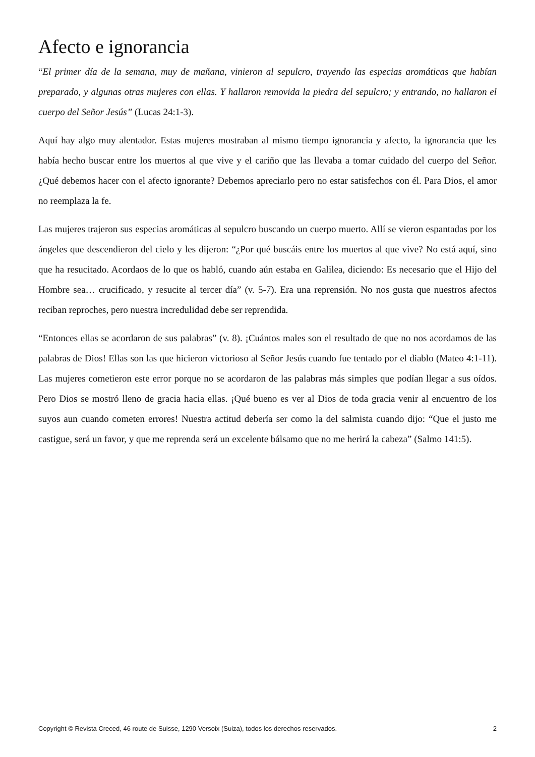Afecto e ignorancia
“El primer día de la semana, muy de mañana, vinieron al sepulcro, trayendo las especias aromáticas que habían preparado, y algunas otras mujeres con ellas. Y hallaron removida la piedra del sepulcro; y entrando, no hallaron el cuerpo del Señor Jesús” (Lucas 24:1-3).
Aquí hay algo muy alentador. Estas mujeres mostraban al mismo tiempo ignorancia y afecto, la ignorancia que les había hecho buscar entre los muertos al que vive y el cariño que las llevaba a tomar cuidado del cuerpo del Señor. ¿Qué debemos hacer con el afecto ignorante? Debemos apreciarlo pero no estar satisfechos con él. Para Dios, el amor no reemplaza la fe.
Las mujeres trajeron sus especias aromáticas al sepulcro buscando un cuerpo muerto. Allí se vieron espantadas por los ángeles que descendieron del cielo y les dijeron: “¿Por qué buscáis entre los muertos al que vive? No está aquí, sino que ha resucitado. Acordaos de lo que os habló, cuando aún estaba en Galilea, diciendo: Es necesario que el Hijo del Hombre sea… crucificado, y resucite al tercer día” (v. 5-7). Era una reprensión. No nos gusta que nuestros afectos reciban reproches, pero nuestra incredulidad debe ser reprendida.
“Entonces ellas se acordaron de sus palabras” (v. 8). ¡Cuántos males son el resultado de que no nos acordamos de las palabras de Dios! Ellas son las que hicieron victorioso al Señor Jesús cuando fue tentado por el diablo (Mateo 4:1-11). Las mujeres cometieron este error porque no se acordaron de las palabras más simples que podían llegar a sus oídos. Pero Dios se mostró lleno de gracia hacia ellas. ¡Qué bueno es ver al Dios de toda gracia venir al encuentro de los suyos aun cuando cometen errores! Nuestra actitud debería ser como la del salmista cuando dijo: “Que el justo me castigue, será un favor, y que me reprenda será un excelente bálsamo que no me herirá la cabeza” (Salmo 141:5).
Copyright © Revista Creced, 46 route de Suisse, 1290 Versoix (Suiza), todos los derechos reservados. 2